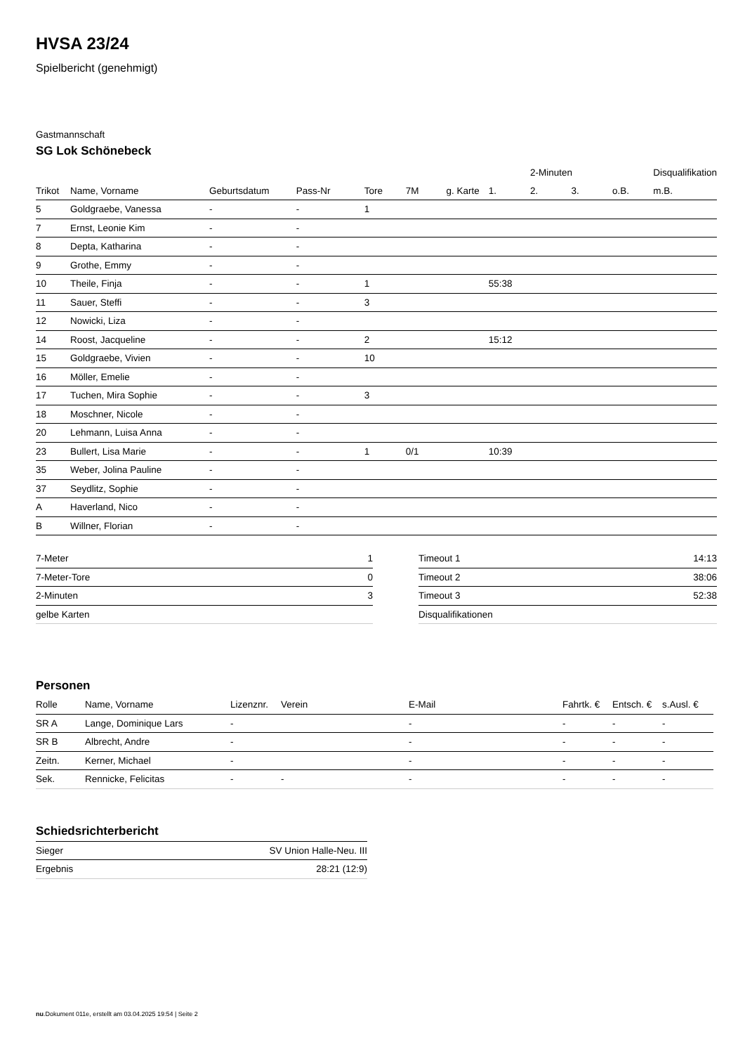HVSA 23/24
Spielbericht (genehmigt)
Gastmannschaft
SG Lok Schönebeck
| | | | | | | | | 2-Minuten | | | Disqualifikation |
| --- | --- | --- | --- | --- | --- | --- | --- | --- | --- | --- | --- |
| Trikot | Name, Vorname | Geburtsdatum | Pass-Nr | Tore | 7M | g. Karte | 1. | 2. | 3. | o.B. | m.B. |
| 5 | Goldgraebe, Vanessa | - | - | 1 | | | | | | | |
| 7 | Ernst, Leonie Kim | - | - | | | | | | | | |
| 8 | Depta, Katharina | - | - | | | | | | | | |
| 9 | Grothe, Emmy | - | - | | | | | | | | |
| 10 | Theile, Finja | - | - | 1 | | | 55:38 | | | | |
| 11 | Sauer, Steffi | - | - | 3 | | | | | | | |
| 12 | Nowicki, Liza | - | - | | | | | | | | |
| 14 | Roost, Jacqueline | - | - | 2 | | | 15:12 | | | | |
| 15 | Goldgraebe, Vivien | - | - | 10 | | | | | | | |
| 16 | Möller, Emelie | - | - | | | | | | | | |
| 17 | Tuchen, Mira Sophie | - | - | 3 | | | | | | | |
| 18 | Moschner, Nicole | - | - | | | | | | | | |
| 20 | Lehmann, Luisa Anna | - | - | | | | | | | | |
| 23 | Bullert, Lisa Marie | - | - | 1 | 0/1 | | 10:39 | | | | |
| 35 | Weber, Jolina Pauline | - | - | | | | | | | | |
| 37 | Seydlitz, Sophie | - | - | | | | | | | | |
| A | Haverland, Nico | - | - | | | | | | | | |
| B | Willner, Florian | - | - | | | | | | | | |
| 7-Meter | 1 |
| 7-Meter-Tore | 0 |
| 2-Minuten | 3 |
| gelbe Karten | |
| Timeout 1 | 14:13 |
| Timeout 2 | 38:06 |
| Timeout 3 | 52:38 |
| Disqualifikationen | |
Personen
| Rolle | Name, Vorname | Lizenznr. | Verein | E-Mail | Fahrtk. € | Entsch. € | s.Ausl. € |
| --- | --- | --- | --- | --- | --- | --- | --- |
| SR A | Lange, Dominique Lars | - | | - | - | - | - |
| SR B | Albrecht, Andre | - | | - | - | - | - |
| Zeitn. | Kerner, Michael | - | | - | - | - | - |
| Sek. | Rennicke, Felicitas | - | - | - | - | - | - |
Schiedsrichterbericht
| Sieger | SV Union Halle-Neu. III |
| Ergebnis | 28:21 (12:9) |
nu.Dokument 011e, erstellt am 03.04.2025 19:54 | Seite 2